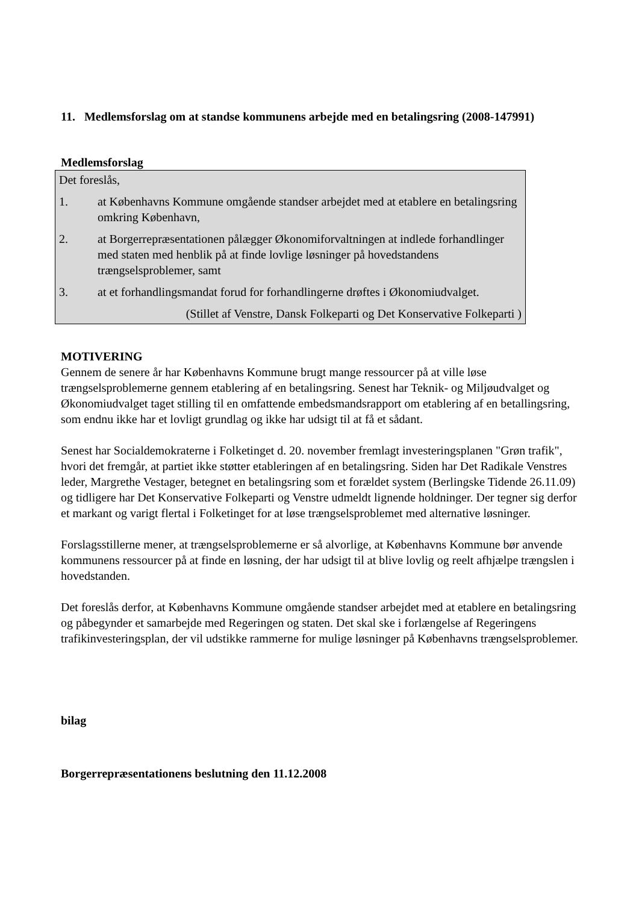11. Medlemsforslag om at standse kommunens arbejde med en betalingsring (2008-147991)
Medlemsforslag
Det foreslås,
1. at Københavns Kommune omgående standser arbejdet med at etablere en betalingsring omkring København,
2. at Borgerrepræsentationen pålægger Økonomiforvaltningen at indlede forhandlinger med staten med henblik på at finde lovlige løsninger på hovedstandens trængselsproblemer, samt
3. at et forhandlingsmandat forud for forhandlingerne drøftes i Økonomiudvalget.
(Stillet af Venstre, Dansk Folkeparti og Det Konservative Folkeparti )
MOTIVERING
Gennem de senere år har Københavns Kommune brugt mange ressourcer på at ville løse trængselsproblemerne gennem etablering af en betalingsring. Senest har Teknik- og Miljøudvalget og Økonomiudvalget taget stilling til en omfattende embedsmandsrapport om etablering af en betallingsring, som endnu ikke har et lovligt grundlag og ikke har udsigt til at få et sådant.
Senest har Socialdemokraterne i Folketinget d. 20. november fremlagt investeringsplanen "Grøn trafik", hvori det fremgår, at partiet ikke støtter etableringen af en betalingsring. Siden har Det Radikale Venstres leder, Margrethe Vestager, betegnet en betalingsring som et forældet system (Berlingske Tidende 26.11.09) og tidligere har Det Konservative Folkeparti og Venstre udmeldt lignende holdninger. Der tegner sig derfor et markant og varigt flertal i Folketinget for at løse trængselsproblemet med alternative løsninger.
Forslagsstillerne mener, at trængselsproblemerne er så alvorlige, at Københavns Kommune bør anvende kommunens ressourcer på at finde en løsning, der har udsigt til at blive lovlig og reelt afhjælpe trængslen i hovedstanden.
Det foreslås derfor, at Københavns Kommune omgående standser arbejdet med at etablere en betalingsring og påbegynder et samarbejde med Regeringen og staten. Det skal ske i forlængelse af Regeringens trafikinvesteringsplan, der vil udstikke rammerne for mulige løsninger på Københavns trængselsproblemer.
bilag
Borgerrepræsentationens beslutning den 11.12.2008